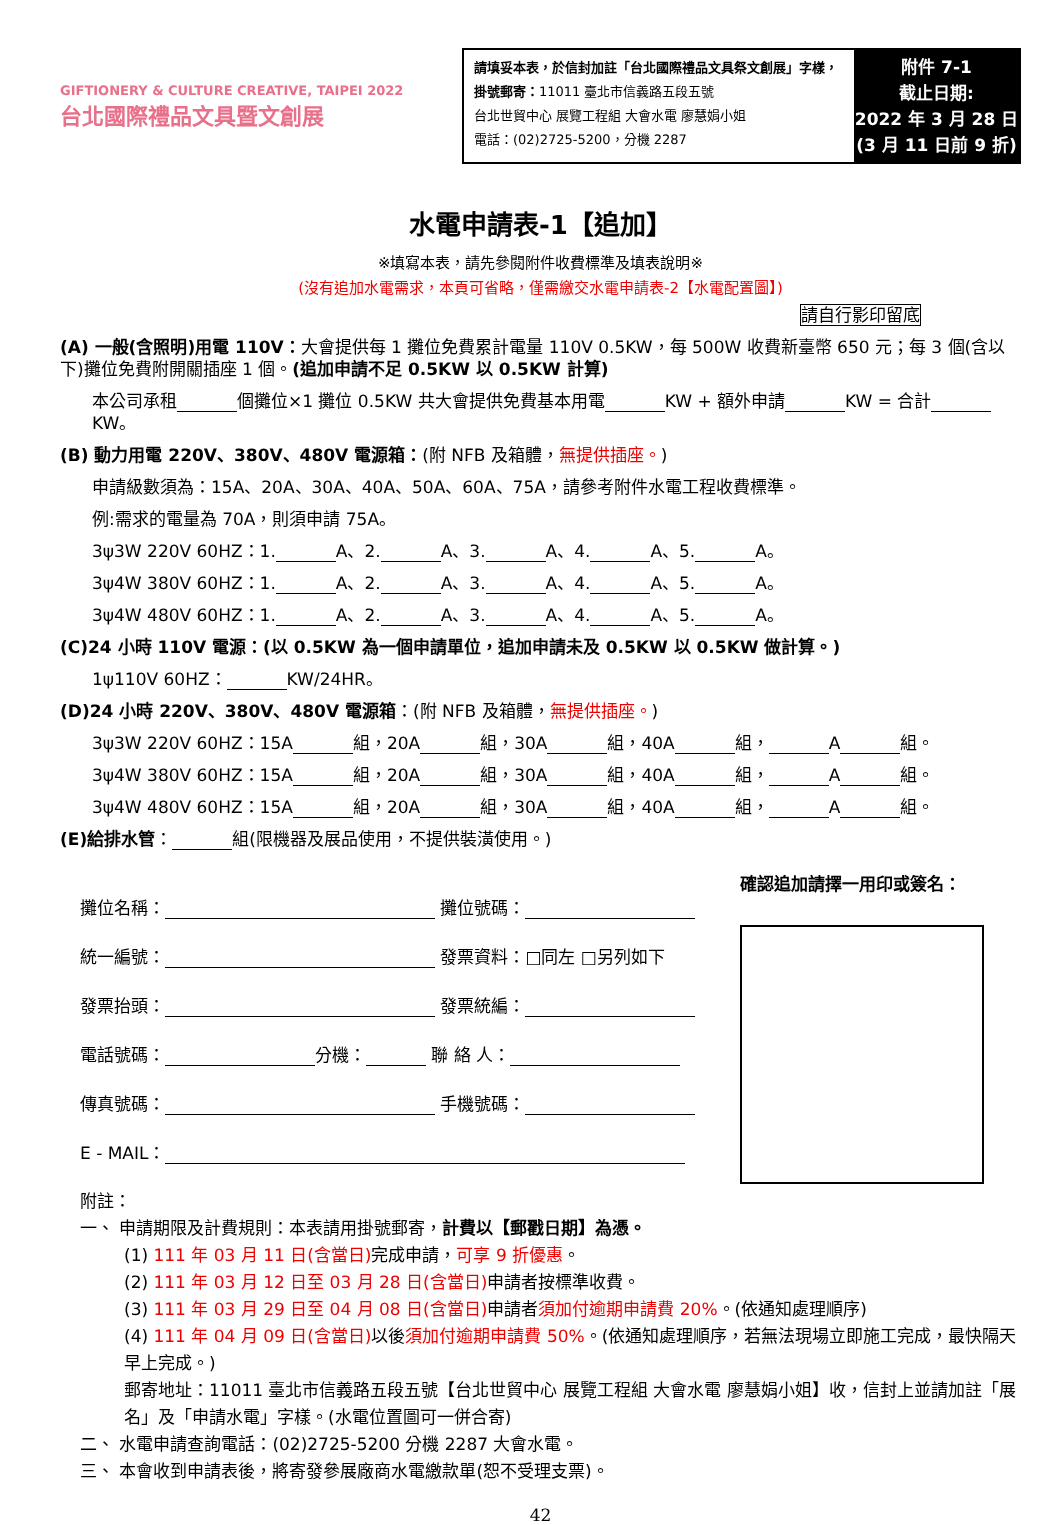GIFTIONERY & CULTURE CREATIVE, TAIPEI 2022
台北國際禮品文具暨文創展
請填妥本表，於信封加註「台北國際禮品文具祭文創展」字樣，掛號郵寄：11011 臺北市信義路五段五號
台北世貿中心 展覽工程組 大會水電 廖慧娟小姐
電話：(02)2725-5200，分機 2287
附件 7-1
截止日期:
2022 年 3 月 28 日
(3 月 11 日前 9 折)
水電申請表-1【追加】
※填寫本表，請先參閱附件收費標準及填表說明※
(沒有追加水電需求，本頁可省略，僅需繳交水電申請表-2【水電配置圖】)
請自行影印留底
(A) 一般(含照明)用電 110V：大會提供每 1 攤位免費累計電量 110V 0.5KW，每 500W 收費新臺幣 650 元；每 3 個(含以下)攤位免費附開關插座 1 個。(追加申請不足 0.5KW 以 0.5KW 計算)
本公司承租 個攤位×1 攤位 0.5KW 共大會提供免費基本用電 KW + 額外申請 KW = 合計 KW。
(B) 動力用電 220V、380V、480V 電源箱：(附 NFB 及箱體，無提供插座。)
申請級數須為：15A、20A、30A、40A、50A、60A、75A，請參考附件水電工程收費標準。
例:需求的電量為 70A，則須申請 75A。
3ψ3W 220V 60HZ：1. A、2. A、3. A、4. A、5. A。
3ψ4W 380V 60HZ：1. A、2. A、3. A、4. A、5. A。
3ψ4W 480V 60HZ：1. A、2. A、3. A、4. A、5. A。
(C)24 小時 110V 電源：(以 0.5KW 為一個申請單位，追加申請未及 0.5KW 以 0.5KW 做計算。)
1ψ110V 60HZ： KW/24HR。
(D)24 小時 220V、380V、480V 電源箱：(附 NFB 及箱體，無提供插座。)
3ψ3W 220V 60HZ：15A 組，20A 組，30A 組，40A 組， A 組。
3ψ4W 380V 60HZ：15A 組，20A 組，30A 組，40A 組， A 組。
3ψ4W 480V 60HZ：15A 組，20A 組，30A 組，40A 組， A 組。
(E)給排水管： 組(限機器及展品使用，不提供裝潢使用。)
攤位名稱： 攤位號碼：
統一編號： 發票資料：□同左 □另列如下
發票抬頭： 發票統編：
電話號碼： 分機： 聯 絡 人：
傳真號碼： 手機號碼：
E - MAIL：
確認追加請擇一用印或簽名：
附註：
一、 申請期限及計費規則：本表請用掛號郵寄，計費以【郵戳日期】為憑。
(1) 111 年 03 月 11 日(含當日) 完成申請，可享 9 折優惠。
(2) 111 年 03 月 12 日至 03 月 28 日(含當日) 申請者按標準收費。
(3) 111 年 03 月 29 日至 04 月 08 日(含當日) 申請者須加付逾期申請費 20%。(依通知處理順序)
(4) 111 年 04 月 09 日(含當日) 以後須加付逾期申請費 50%。(依通知處理順序，若無法現場立即施工完成，最快隔天早上完成。)
郵寄地址：11011 臺北市信義路五段五號【台北世貿中心 展覽工程組 大會水電 廖慧娟小姐】收，信封上並請加註「展名」及「申請水電」字樣。(水電位置圖可一併合寄)
二、 水電申請查詢電話：(02)2725-5200 分機 2287 大會水電。
三、 本會收到申請表後，將寄發參展廠商水電繳款單(恕不受理支票)。
42